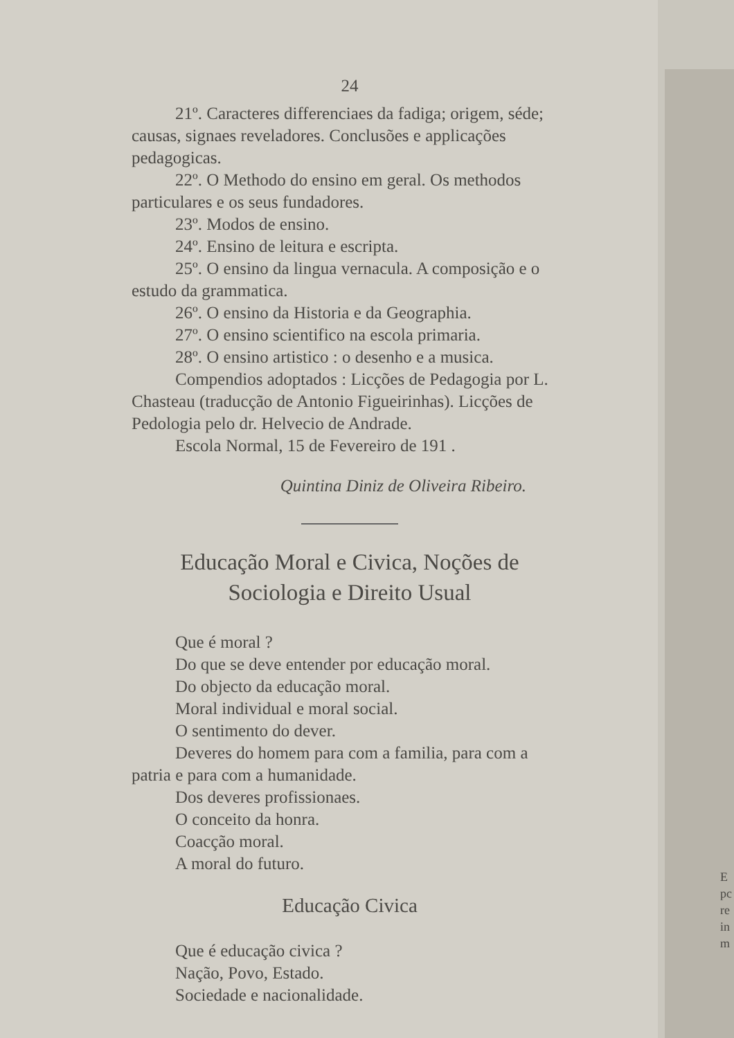24
21º. Caracteres differenciaes da fadiga; origem, séde; causas, signaes reveladores. Conclusões e applicações pedagogicas.
22º. O Methodo do ensino em geral. Os methodos particulares e os seus fundadores.
23º. Modos de ensino.
24º. Ensino de leitura e escripta.
25º. O ensino da lingua vernacula. A composição e o estudo da grammatica.
26º. O ensino da Historia e da Geographia.
27º. O ensino scientifico na escola primaria.
28º. O ensino artistico : o desenho e a musica.
Compendios adoptados : Licções de Pedagogia por L. Chasteau (traducção de Antonio Figueirinhas). Licções de Pedologia pelo dr. Helvecio de Andrade.
Escola Normal, 15 de Fevereiro de 191 .
Quintina Diniz de Oliveira Ribeiro.
Educação Moral e Civica, Noções de Sociologia e Direito Usual
Que é moral ?
Do que se deve entender por educação moral.
Do objecto da educação moral.
Moral individual e moral social.
O sentimento do dever.
Deveres do homem para com a familia, para com a patria e para com a humanidade.
Dos deveres profissionaes.
O conceito da honra.
Coacção moral.
A moral do futuro.
Educação Civica
Que é educação civica ?
Nação, Povo, Estado.
Sociedade e nacionalidade.
E
pc
re
in
m